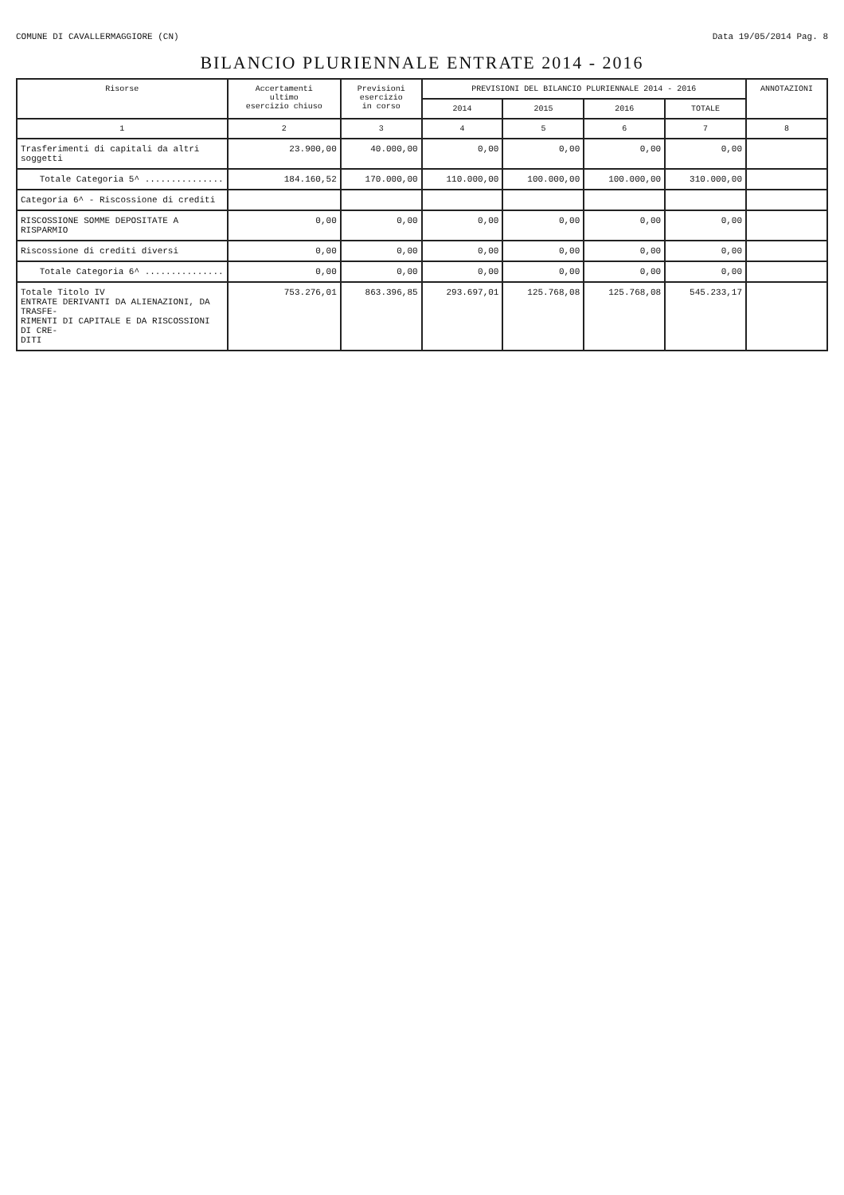COMUNE DI CAVALLERMAGGIORE (CN) Data 19/05/2014 Pag. 8
BILANCIO PLURIENNALE ENTRATE 2014 - 2016
| Risorse | Accertamenti ultimo esercizio chiuso | Previsioni esercizio in corso | PREVISIONI DEL BILANCIO PLURIENNALE 2014 - 2016 | | | | ANNOTAZIONI |
| --- | --- | --- | --- | --- | --- | --- | --- |
| | | | 2014 | 2015 | 2016 | TOTALE | |
| 1 | 2 | 3 | 4 | 5 | 6 | 7 | 8 |
| Trasferimenti di capitali da altri soggetti | 23.900,00 | 40.000,00 | 0,00 | 0,00 | 0,00 | 0,00 | |
| Totale Categoria 5^ ............... | 184.160,52 | 170.000,00 | 110.000,00 | 100.000,00 | 100.000,00 | 310.000,00 | |
| Categoria 6^ - Riscossione di crediti | | | | | | | |
| RISCOSSIONE SOMME DEPOSITATE A RISPARMIO | 0,00 | 0,00 | 0,00 | 0,00 | 0,00 | 0,00 | |
| Riscossione di crediti diversi | 0,00 | 0,00 | 0,00 | 0,00 | 0,00 | 0,00 | |
| Totale Categoria 6^ ............... | 0,00 | 0,00 | 0,00 | 0,00 | 0,00 | 0,00 | |
| Totale Titolo IV ENTRATE DERIVANTI DA ALIENAZIONI, DA TRASFE- RIMENTI DI CAPITALE E DA RISCOSSIONI DI CRE- DITI | 753.276,01 | 863.396,85 | 293.697,01 | 125.768,08 | 125.768,08 | 545.233,17 | |